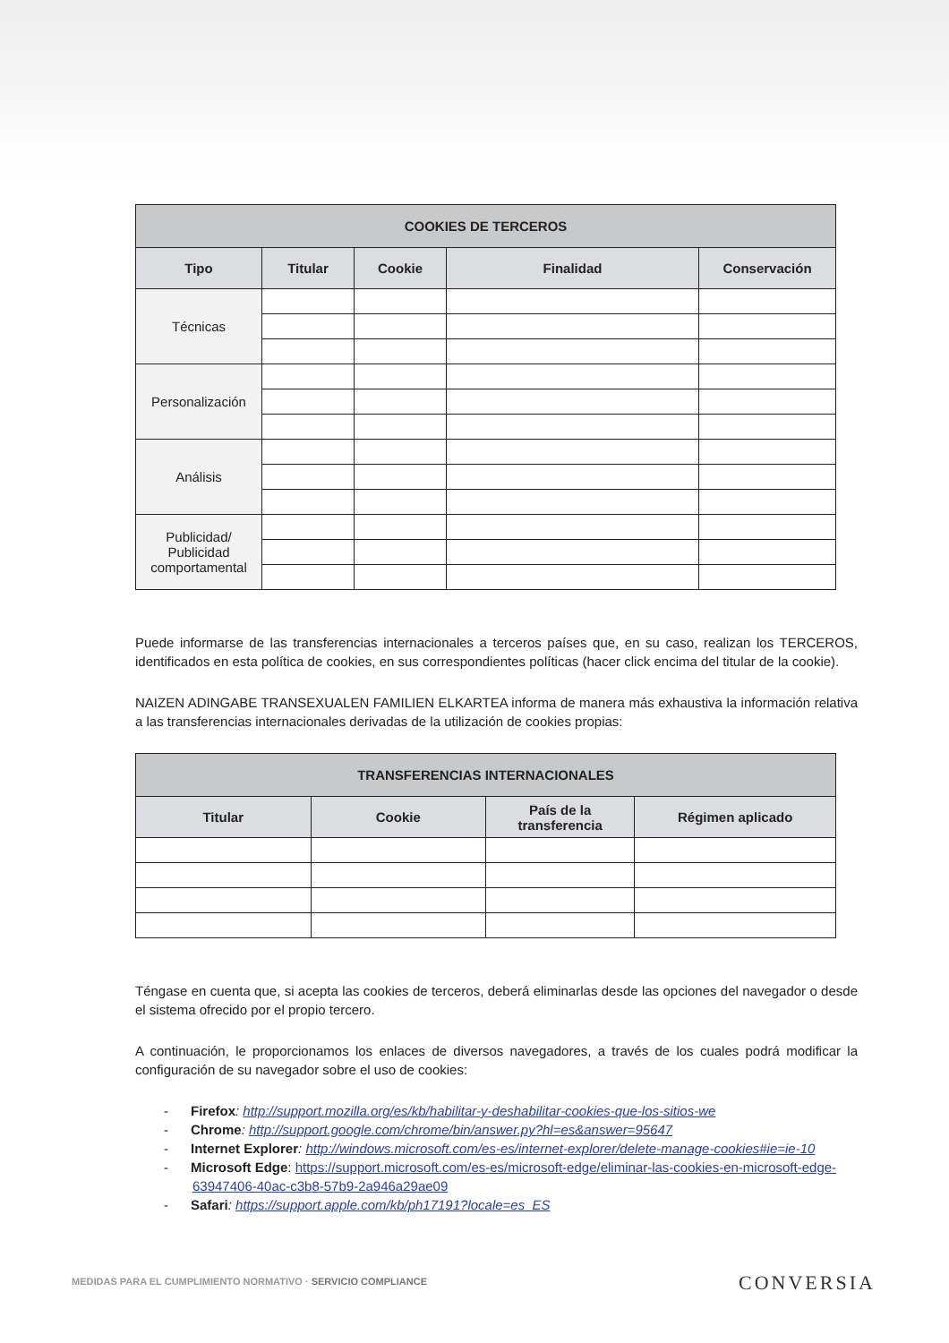| COOKIES DE TERCEROS | | | | |
| --- | --- | --- | --- | --- |
| Tipo | Titular | Cookie | Finalidad | Conservación |
| Técnicas | | | | |
| Personalización | | | | |
| Análisis | | | | |
| Publicidad/ Publicidad comportamental | | | | |
Puede informarse de las transferencias internacionales a terceros países que, en su caso, realizan los TERCEROS, identificados en esta política de cookies, en sus correspondientes políticas (hacer click encima del titular de la cookie).
NAIZEN ADINGABE TRANSEXUALEN FAMILIEN ELKARTEA informa de manera más exhaustiva la información relativa a las transferencias internacionales derivadas de la utilización de cookies propias:
| TRANSFERENCIAS INTERNACIONALES | | | |
| --- | --- | --- | --- |
| Titular | Cookie | País de la transferencia | Régimen aplicado |
Téngase en cuenta que, si acepta las cookies de terceros, deberá eliminarlas desde las opciones del navegador o desde el sistema ofrecido por el propio tercero.
A continuación, le proporcionamos los enlaces de diversos navegadores, a través de los cuales podrá modificar la configuración de su navegador sobre el uso de cookies:
- Firefox: http://support.mozilla.org/es/kb/habilitar-y-deshabilitar-cookies-que-los-sitios-we
- Chrome: http://support.google.com/chrome/bin/answer.py?hl=es&answer=95647
- Internet Explorer: http://windows.microsoft.com/es-es/internet-explorer/delete-manage-cookies#ie=ie-10
- Microsoft Edge: https://support.microsoft.com/es-es/microsoft-edge/eliminar-las-cookies-en-microsoft-edge-63947406-40ac-c3b8-57b9-2a946a29ae09
- Safari: https://support.apple.com/kb/ph17191?locale=es_ES
MEDIDAS PARA EL CUMPLIMIENTO NORMATIVO · SERVICIO COMPLIANCE
CONVERSIA